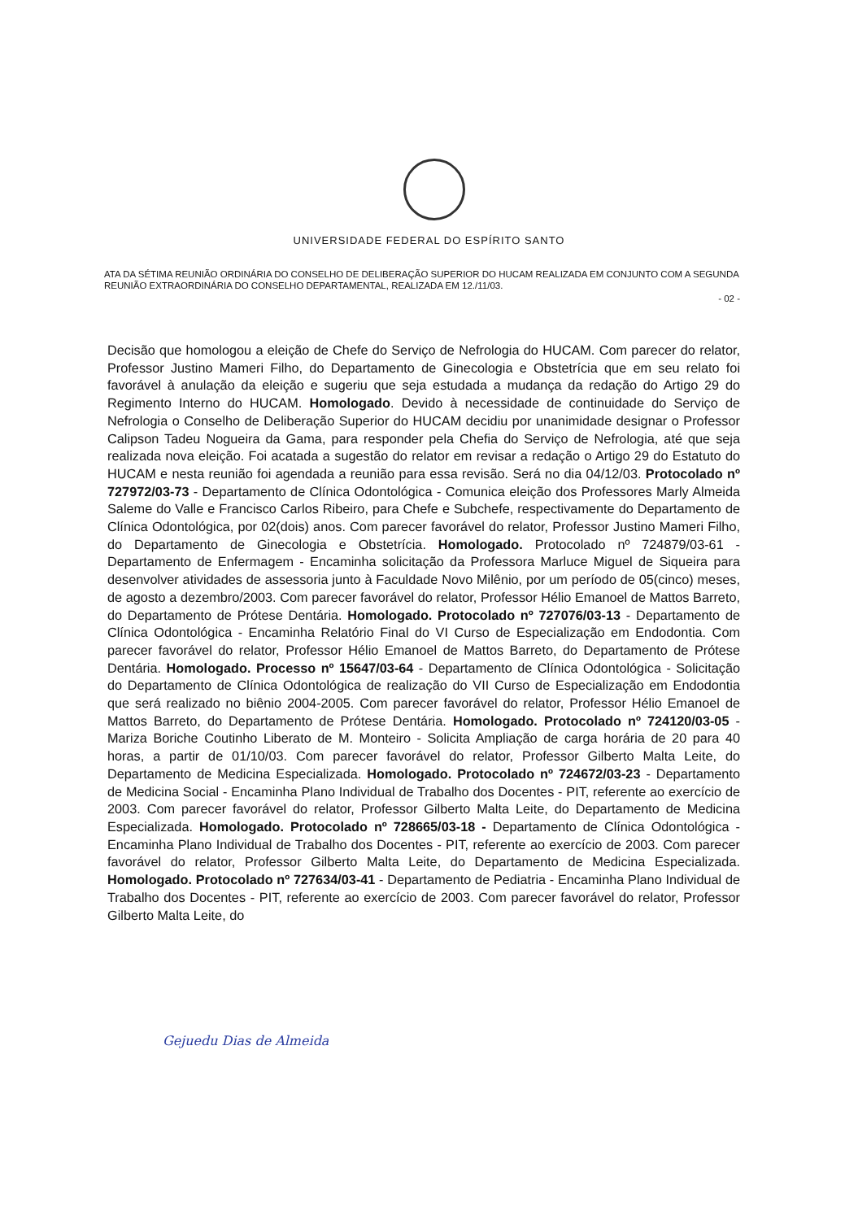UNIVERSIDADE FEDERAL DO ESPÍRITO SANTO
ATA DA SÉTIMA REUNIÃO ORDINÁRIA DO CONSELHO DE DELIBERAÇÃO SUPERIOR DO HUCAM REALIZADA EM CONJUNTO COM A SEGUNDA REUNIÃO EXTRAORDINÁRIA DO CONSELHO DEPARTAMENTAL, REALIZADA EM 12./11/03.
- 02 -
Decisão que homologou a eleição de Chefe do Serviço de Nefrologia do HUCAM. Com parecer do relator, Professor Justino Mameri Filho, do Departamento de Ginecologia e Obstetrícia que em seu relato foi favorável à anulação da eleição e sugeriu que seja estudada a mudança da redação do Artigo 29 do Regimento Interno do HUCAM. Homologado. Devido à necessidade de continuidade do Serviço de Nefrologia o Conselho de Deliberação Superior do HUCAM decidiu por unanimidade designar o Professor Calipson Tadeu Nogueira da Gama, para responder pela Chefia do Serviço de Nefrologia, até que seja realizada nova eleição. Foi acatada a sugestão do relator em revisar a redação o Artigo 29 do Estatuto do HUCAM e nesta reunião foi agendada a reunião para essa revisão. Será no dia 04/12/03. Protocolado nº 727972/03-73 - Departamento de Clínica Odontológica - Comunica eleição dos Professores Marly Almeida Saleme do Valle e Francisco Carlos Ribeiro, para Chefe e Subchefe, respectivamente do Departamento de Clínica Odontológica, por 02(dois) anos. Com parecer favorável do relator, Professor Justino Mameri Filho, do Departamento de Ginecologia e Obstetrícia. Homologado. Protocolado nº 724879/03-61 - Departamento de Enfermagem - Encaminha solicitação da Professora Marluce Miguel de Siqueira para desenvolver atividades de assessoria junto à Faculdade Novo Milênio, por um período de 05(cinco) meses, de agosto a dezembro/2003. Com parecer favorável do relator, Professor Hélio Emanoel de Mattos Barreto, do Departamento de Prótese Dentária. Homologado. Protocolado nº 727076/03-13 - Departamento de Clínica Odontológica - Encaminha Relatório Final do VI Curso de Especialização em Endodontia. Com parecer favorável do relator, Professor Hélio Emanoel de Mattos Barreto, do Departamento de Prótese Dentária. Homologado. Processo nº 15647/03-64 - Departamento de Clínica Odontológica - Solicitação do Departamento de Clínica Odontológica de realização do VII Curso de Especialização em Endodontia que será realizado no biênio 2004-2005. Com parecer favorável do relator, Professor Hélio Emanoel de Mattos Barreto, do Departamento de Prótese Dentária. Homologado. Protocolado nº 724120/03-05 - Mariza Boriche Coutinho Liberato de M. Monteiro - Solicita Ampliação de carga horária de 20 para 40 horas, a partir de 01/10/03. Com parecer favorável do relator, Professor Gilberto Malta Leite, do Departamento de Medicina Especializada. Homologado. Protocolado nº 724672/03-23 - Departamento de Medicina Social - Encaminha Plano Individual de Trabalho dos Docentes - PIT, referente ao exercício de 2003. Com parecer favorável do relator, Professor Gilberto Malta Leite, do Departamento de Medicina Especializada. Homologado. Protocolado nº 728665/03-18 - Departamento de Clínica Odontológica - Encaminha Plano Individual de Trabalho dos Docentes - PIT, referente ao exercício de 2003. Com parecer favorável do relator, Professor Gilberto Malta Leite, do Departamento de Medicina Especializada. Homologado. Protocolado nº 727634/03-41 - Departamento de Pediatria - Encaminha Plano Individual de Trabalho dos Docentes - PIT, referente ao exercício de 2003. Com parecer favorável do relator, Professor Gilberto Malta Leite, do
Gejuedu Dias de Almeida